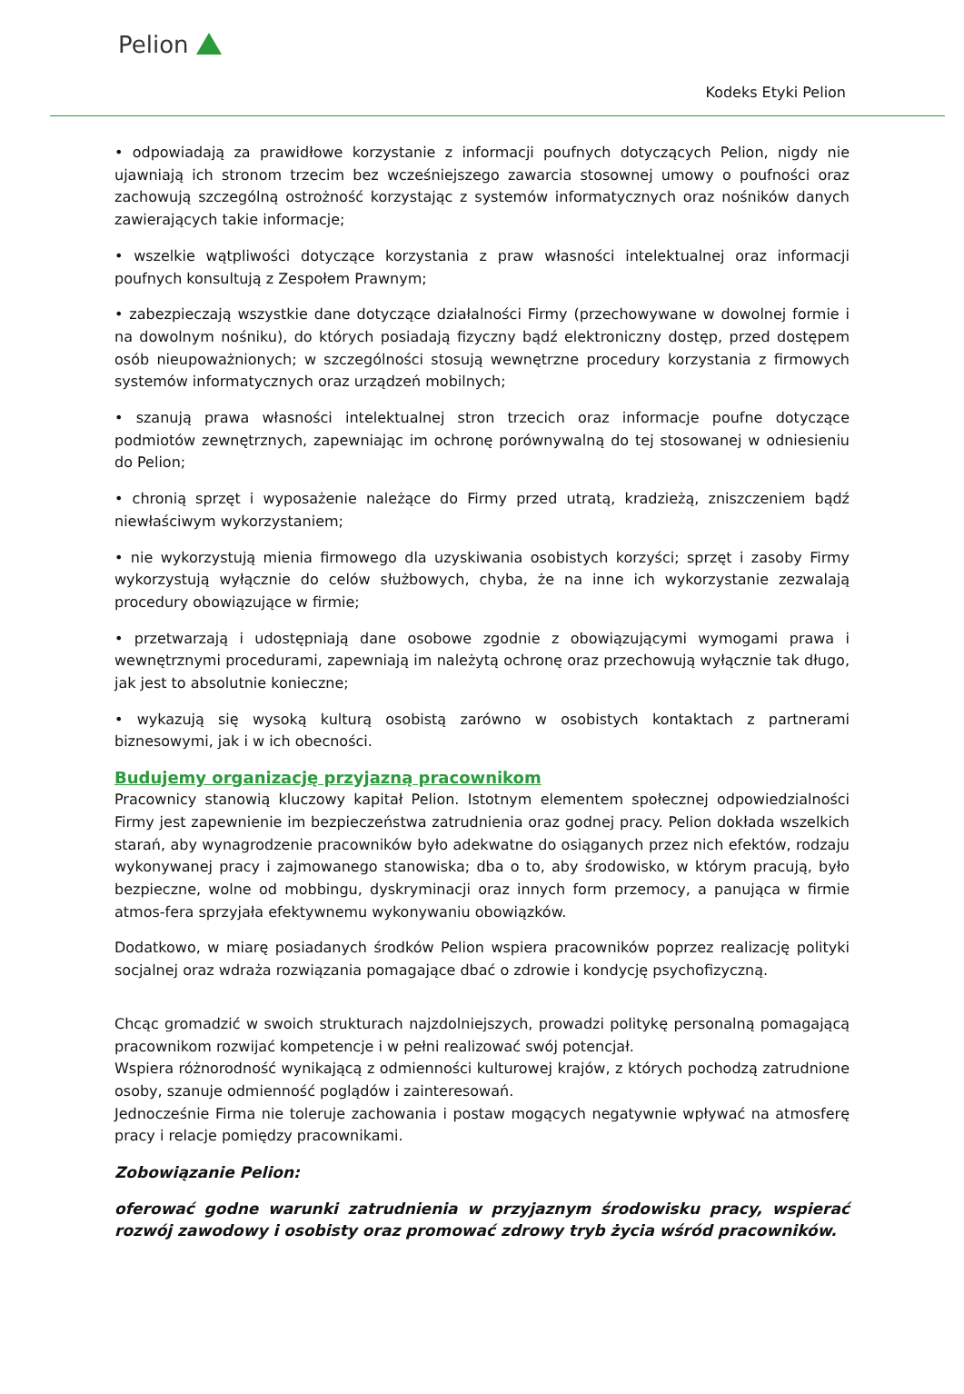Pelion
Kodeks Etyki Pelion
• odpowiadają za prawidłowe korzystanie z informacji poufnych dotyczących Pelion, nigdy nie ujawniają ich stronom trzecim bez wcześniejszego zawarcia stosownej umowy o poufności oraz zachowują szczególną ostrożność korzystając z systemów informatycznych oraz nośników danych zawierających takie informacje;
• wszelkie wątpliwości dotyczące korzystania z praw własności intelektualnej oraz informacji poufnych konsultują z Zespołem Prawnym;
• zabezpieczają wszystkie dane dotyczące działalności Firmy (przechowywane w dowolnej formie i na dowolnym nośniku), do których posiadają fizyczny bądź elektroniczny dostęp, przed dostępem osób nieupoważnionych; w szczególności stosują wewnętrzne procedury korzystania z firmowych systemów informatycznych oraz urządzeń mobilnych;
• szanują prawa własności intelektualnej stron trzecich oraz informacje poufne dotyczące podmiotów zewnętrznych, zapewniając im ochronę porównywalną do tej stosowanej w odniesieniu do Pelion;
• chronią sprzęt i wyposażenie należące do Firmy przed utratą, kradzieżą, zniszczeniem bądź niewłaściwym wykorzystaniem;
• nie wykorzystują mienia firmowego dla uzyskiwania osobistych korzyści; sprzęt i zasoby Firmy wykorzystują wyłącznie do celów służbowych, chyba, że na inne ich wykorzystanie zezwalają procedury obowiązujące w firmie;
• przetwarzają i udostępniają dane osobowe zgodnie z obowiązującymi wymogami prawa i wewnętrznymi procedurami, zapewniają im należytą ochronę oraz przechowują wyłącznie tak długo, jak jest to absolutnie konieczne;
• wykazują się wysoką kulturą osobistą zarówno w osobistych kontaktach z partnerami biznesowymi, jak i w ich obecności.
Budujemy organizację przyjazną pracownikom
Pracownicy stanowią kluczowy kapitał Pelion. Istotnym elementem społecznej odpowiedzialności Firmy jest zapewnienie im bezpieczeństwa zatrudnienia oraz godnej pracy. Pelion dokłada wszelkich starań, aby wynagrodzenie pracowników było adekwatne do osiąganych przez nich efektów, rodzaju wykonywanej pracy i zajmowanego stanowiska; dba o to, aby środowisko, w którym pracują, było bezpieczne, wolne od mobbingu, dyskryminacji oraz innych form przemocy, a panująca w firmie atmos-fera sprzyjała efektywnemu wykonywaniu obowiązków.
Dodatkowo, w miarę posiadanych środków Pelion wspiera pracowników poprzez realizację polityki socjalnej oraz wdraża rozwiązania pomagające dbać o zdrowie i kondycję psychofizyczną.
Chcąc gromadzić w swoich strukturach najzdolniejszych, prowadzi politykę personalną pomagającą pracownikom rozwijać kompetencje i w pełni realizować swój potencjał.
Wspiera różnorodność wynikającą z odmienności kulturowej krajów, z których pochodzą zatrudnione osoby, szanuje odmienność poglądów i zainteresowań.
Jednocześnie Firma nie toleruje zachowania i postaw mogących negatywnie wpływać na atmosferę pracy i relacje pomiędzy pracownikami.
Zobowiązanie Pelion:
oferować godne warunki zatrudnienia w przyjaznym środowisku pracy, wspierać rozwój zawodowy i osobisty oraz promować zdrowy tryb życia wśród pracowników.